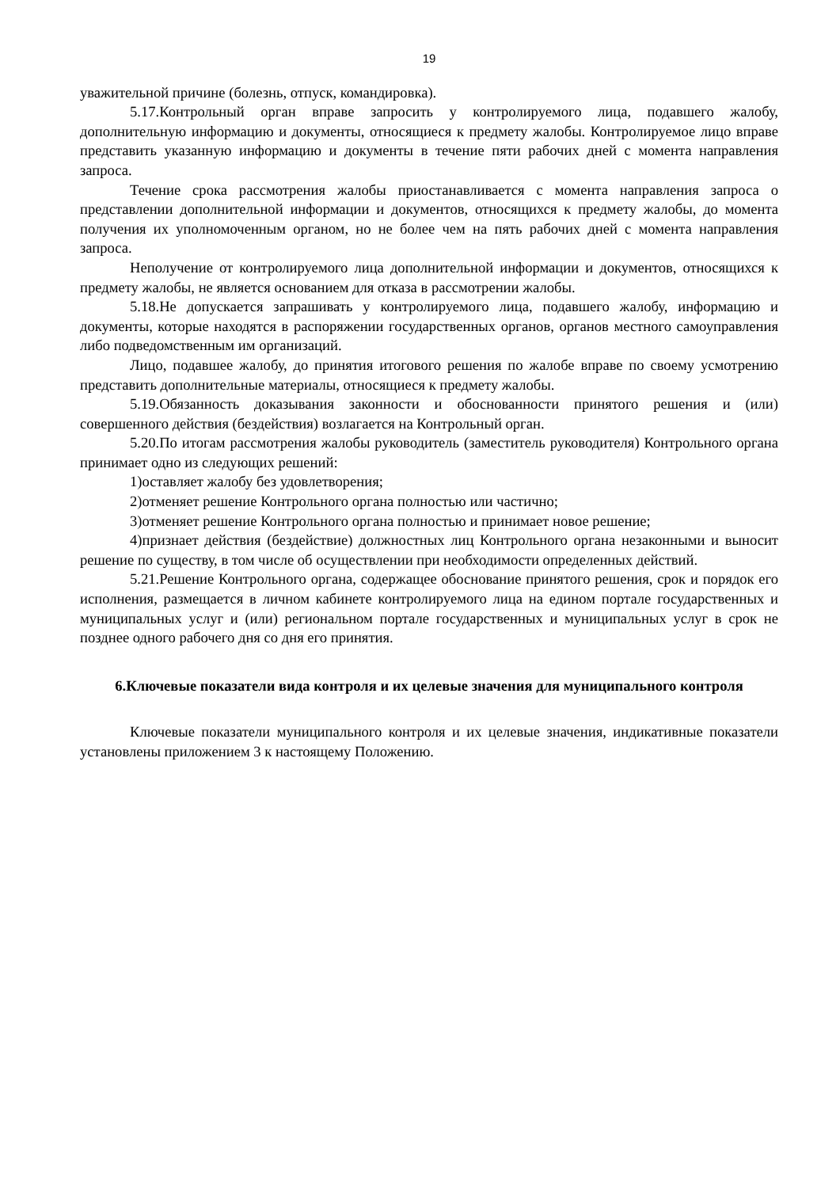19
уважительной причине (болезнь, отпуск, командировка).
5.17.Контрольный орган вправе запросить у контролируемого лица, подавшего жалобу, дополнительную информацию и документы, относящиеся к предмету жалобы. Контролируемое лицо вправе представить указанную информацию и документы в течение пяти рабочих дней с момента направления запроса.
Течение срока рассмотрения жалобы приостанавливается с момента направления запроса о представлении дополнительной информации и документов, относящихся к предмету жалобы, до момента получения их уполномоченным органом, но не более чем на пять рабочих дней с момента направления запроса.
Неполучение от контролируемого лица дополнительной информации и документов, относящихся к предмету жалобы, не является основанием для отказа в рассмотрении жалобы.
5.18.Не допускается запрашивать у контролируемого лица, подавшего жалобу, информацию и документы, которые находятся в распоряжении государственных органов, органов местного самоуправления либо подведомственным им организаций.
Лицо, подавшее жалобу, до принятия итогового решения по жалобе вправе по своему усмотрению представить дополнительные материалы, относящиеся к предмету жалобы.
5.19.Обязанность доказывания законности и обоснованности принятого решения и (или) совершенного действия (бездействия) возлагается на Контрольный орган.
5.20.По итогам рассмотрения жалобы руководитель (заместитель руководителя) Контрольного органа принимает одно из следующих решений:
1)оставляет жалобу без удовлетворения;
2)отменяет решение Контрольного органа полностью или частично;
3)отменяет решение Контрольного органа полностью и принимает новое решение;
4)признает действия (бездействие) должностных лиц Контрольного органа незаконными и выносит решение по существу, в том числе об осуществлении при необходимости определенных действий.
5.21.Решение Контрольного органа, содержащее обоснование принятого решения, срок и порядок его исполнения, размещается в личном кабинете контролируемого лица на едином портале государственных и муниципальных услуг и (или) региональном портале государственных и муниципальных услуг в срок не позднее одного рабочего дня со дня его принятия.
6.Ключевые показатели вида контроля и их целевые значения для муниципального контроля
Ключевые показатели муниципального контроля и их целевые значения, индикативные показатели установлены приложением 3 к настоящему Положению.